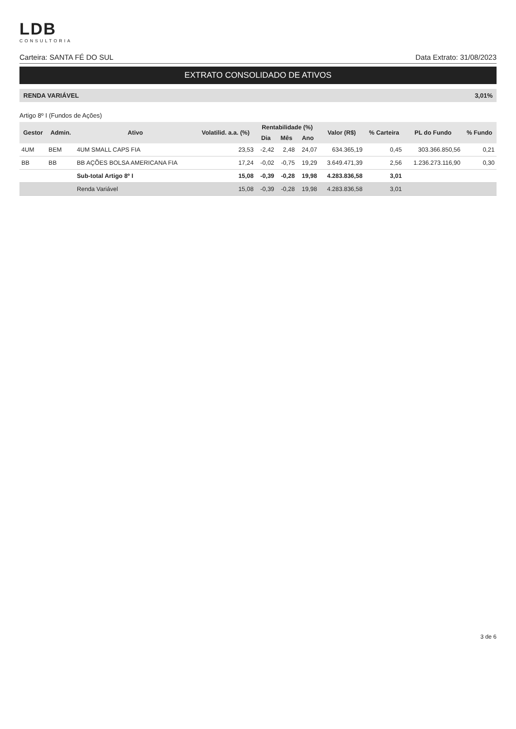LDB
CONSULTORIA
Carteira: SANTA FÉ DO SUL Data Extrato: 31/08/2023
EXTRATO CONSOLIDADO DE ATIVOS
RENDA VARIÁVEL 3,01%
Artigo 8º I (Fundos de Ações)
| Gestor | Admin. | Ativo | Volatilid. a.a. (%) | Rentabilidade (%) | | | Valor (R$) | % Carteira | PL do Fundo | % Fundo |
| --- | --- | --- | --- | --- | --- | --- | --- | --- | --- | --- |
| | | | | Dia | Mês | Ano | | | | |
| 4UM | BEM | 4UM SMALL CAPS FIA | 23,53 | -2,42 | 2,48 | 24,07 | 634.365,19 | 0,45 | 303.366.850,56 | 0,21 |
| BB | BB | BB AÇÕES BOLSA AMERICANA FIA | 17,24 | -0,02 | -0,75 | 19,29 | 3.649.471,39 | 2,56 | 1.236.273.116,90 | 0,30 |
| | | Sub-total Artigo 8º I | 15,08 | -0,39 | -0,28 | 19,98 | 4.283.836,58 | 3,01 | | |
| | | Renda Variável | 15,08 | -0,39 | -0,28 | 19,98 | 4.283.836,58 | 3,01 | | |
3 de 6